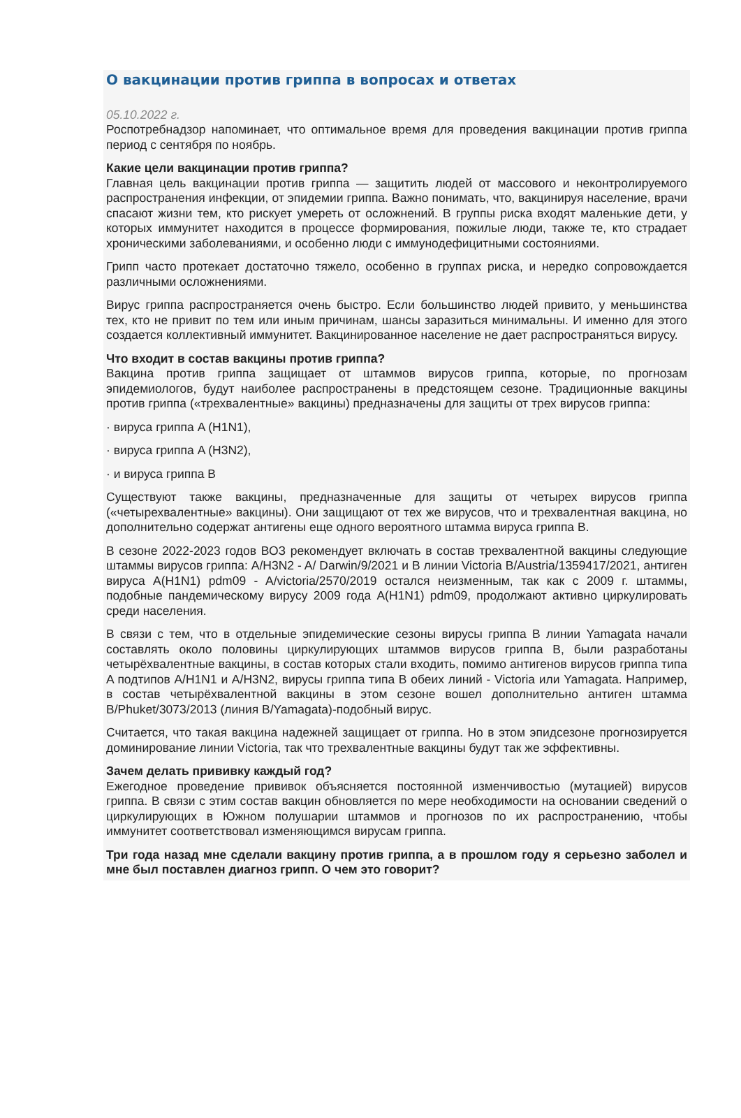О вакцинации против гриппа в вопросах и ответах
05.10.2022 г.
Роспотребнадзор напоминает, что оптимальное время для проведения вакцинации против гриппа период с сентября по ноябрь.
Какие цели вакцинации против гриппа?
Главная цель вакцинации против гриппа — защитить людей от массового и неконтролируемого распространения инфекции, от эпидемии гриппа. Важно понимать, что, вакцинируя население, врачи спасают жизни тем, кто рискует умереть от осложнений. В группы риска входят маленькие дети, у которых иммунитет находится в процессе формирования, пожилые люди, также те, кто страдает хроническими заболеваниями, и особенно люди с иммунодефицитными состояниями.
Грипп часто протекает достаточно тяжело, особенно в группах риска, и нередко сопровождается различными осложнениями.
Вирус гриппа распространяется очень быстро. Если большинство людей привито, у меньшинства тех, кто не привит по тем или иным причинам, шансы заразиться минимальны. И именно для этого создается коллективный иммунитет. Вакцинированное население не дает распространяться вирусу.
Что входит в состав вакцины против гриппа?
Вакцина против гриппа защищает от штаммов вирусов гриппа, которые, по прогнозам эпидемиологов, будут наиболее распространены в предстоящем сезоне. Традиционные вакцины против гриппа («трехвалентные» вакцины) предназначены для защиты от трех вирусов гриппа:
· вируса гриппа A (H1N1),
· вируса гриппа A (H3N2),
· и вируса гриппа B
Существуют также вакцины, предназначенные для защиты от четырех вирусов гриппа («четырехвалентные» вакцины). Они защищают от тех же вирусов, что и трехвалентная вакцина, но дополнительно содержат антигены еще одного вероятного штамма вируса гриппа B.
В сезоне 2022-2023 годов ВОЗ рекомендует включать в состав трехвалентной вакцины следующие штаммы вирусов гриппа: A/H3N2 - A/ Darwin/9/2021 и B линии Victoria B/Austria/1359417/2021, антиген вируса A(H1N1) pdm09 - A/victoria/2570/2019 остался неизменным, так как с 2009 г. штаммы, подобные пандемическому вирусу 2009 года A(H1N1) pdm09, продолжают активно циркулировать среди населения.
В связи с тем, что в отдельные эпидемические сезоны вирусы гриппа B линии Yamagata начали составлять около половины циркулирующих штаммов вирусов гриппа B, были разработаны четырёхвалентные вакцины, в состав которых стали входить, помимо антигенов вирусов гриппа типа A подтипов A/H1N1 и A/H3N2, вирусы гриппа типа B обеих линий - Victoria или Yamagata. Например, в состав четырёхвалентной вакцины в этом сезоне вошел дополнительно антиген штамма B/Phuket/3073/2013 (линия B/Yamagata)-подобный вирус.
Считается, что такая вакцина надежней защищает от гриппа. Но в этом эпидсезоне прогнозируется доминирование линии Victoria, так что трехвалентные вакцины будут так же эффективны.
Зачем делать прививку каждый год?
Ежегодное проведение прививок объясняется постоянной изменчивостью (мутацией) вирусов гриппа. В связи с этим состав вакцин обновляется по мере необходимости на основании сведений о циркулирующих в Южном полушарии штаммов и прогнозов по их распространению, чтобы иммунитет соответствовал изменяющимся вирусам гриппа.
Три года назад мне сделали вакцину против гриппа, а в прошлом году я серьезно заболел и мне был поставлен диагноз грипп. О чем это говорит?